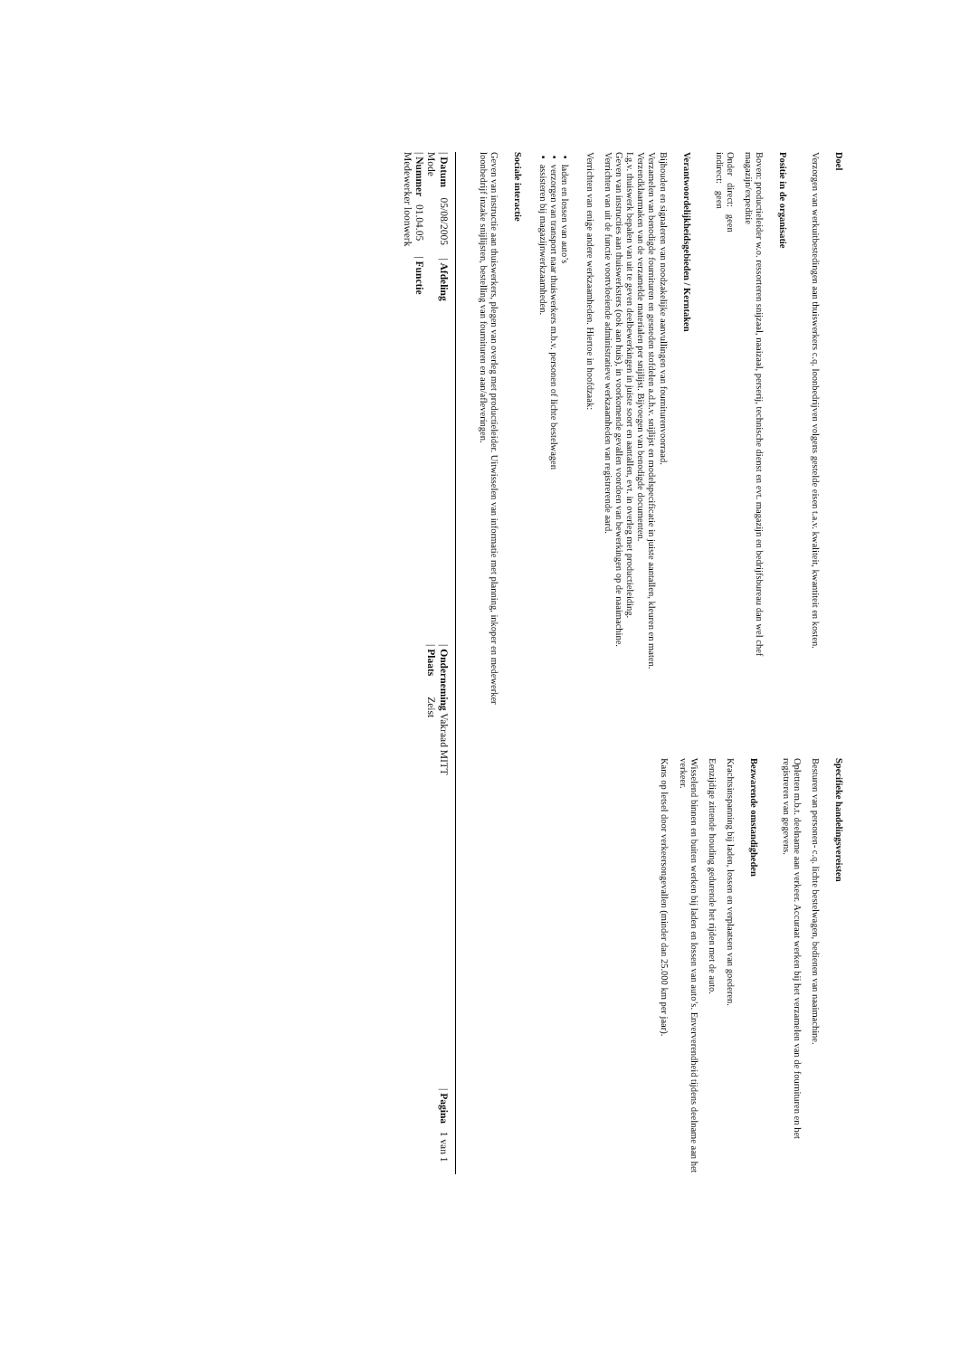Doel
Verzorgen van werkuitbestedingen aan thuiswerkers c.q. loonbedrijven volgens gestelde eisen t.a.v. kwaliteit, kwantiteit en kosten.
Positie in de organisatie
Boven: productieleider w.o. ressorteren snijzaal, naaizaal, perserij, technische dienst en evt. magazijn en bedrijfsbureau dan wel chef magazijn/expeditie
Onder direct: geen
indirect: geen
Verantwoordelijkheidsgebieden / Kerntaken
Bijhouden en signaleren van noodzakelijke aanvullingen van fournituren­voorraad.
Verzamelen van benodigde fournituren en gesneden stofdelen a.d.h.v. snijlijst en modelspecificatie in juiste aantallen, kleuren en maten. Verzendklaarmaken van de verzamelde materialen per snijlijst. Bijvoegen van benodigde documenten.
I.g.v. thuiswerk bepalen van uit te geven deelbewerkingen in juiste soort en aantallen, evt. in overleg met productieleiding.
Geven van instructies aan thuiswerksters (ook aan huis), in voorkomende gevallen voordoen van bewerkingen op de naaimachine.
Verrichten van uit de functie voortvloeiende administratieve werkzaamheden van registrerende aard.
Verrichten van enige andere werkzaamheden. Hiertoe in hoofdzaak:
▪ laden en lossen van auto’s
▪ verzorgen van transport naar thuiswerkers m.b.v. personen of lichte bestelwagen
▪ assisteren bij magazijnwerkzaamheden.
Sociale interactie
Geven van instructie aan thuiswerkers, plegen van overleg met productieleider. Uitwisselen van informatie met planning, inkoper en medewerker loonbedrijf inzake snijlijsten, bestelling van fournituren en aan/afleveringen.
Specifieke handelingsvereisten
Besturen van personen- c.q. lichte bestelwagen, bedienen van naaimachine.
Opletten m.b.t. deelname aan verkeer. Accuraat werken bij het verzamelen van de fournituren en het registreren van gegevens.
Bezwarende omstandigheden
Krachtsinspanning bij laden, lossen en verplaatsen van goederen.
Eenzijdige zittende houding gedurende het rijden met de auto.
Wisselend binnen en buiten werken bij laden en lossen van auto’s. Enververendheid tijdens deelname aan het verkeer.
Kans op letsel door verkeersongevallen (minder dan 25.000 km per jaar).
| Datum 05/08/2005 | Afdeling Mode
| Nummer 01.04.05 | Functie Medewerker loonwerk
| Onderneming Vakraad MITT
| Plaats Zeist
| Pagina 1 van 1